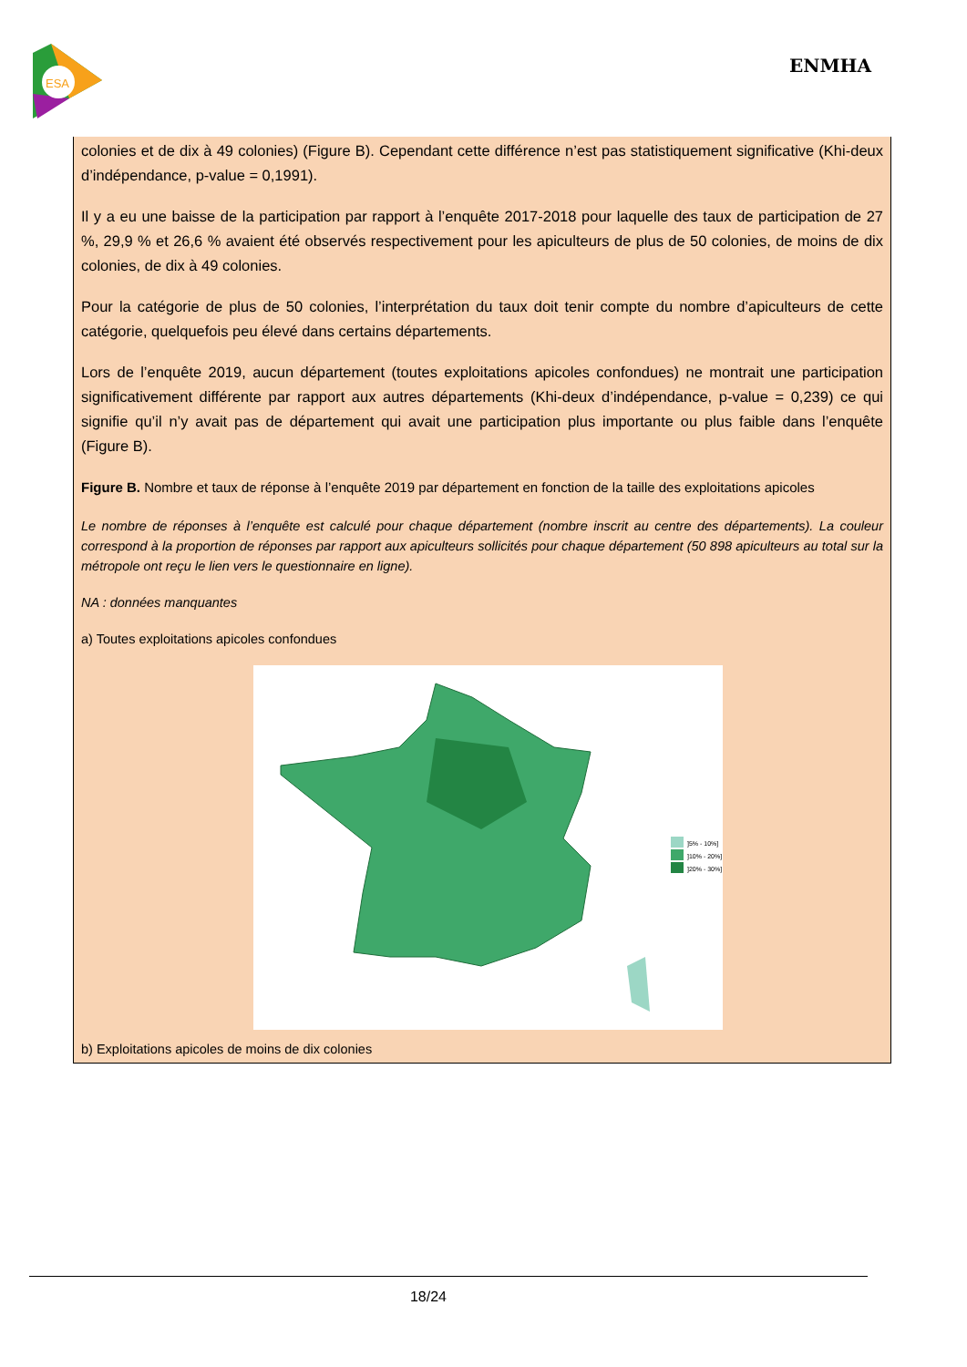ESA
ENMHA
colonies et de dix à 49 colonies) (Figure B). Cependant cette différence n’est pas statistiquement significative (Khi-deux d’indépendance, p-value = 0,1991).
Il y a eu une baisse de la participation par rapport à l’enquête 2017-2018 pour laquelle des taux de participation de 27 %, 29,9 % et 26,6 % avaient été observés respectivement pour les apiculteurs de plus de 50 colonies, de moins de dix colonies, de dix à 49 colonies.
Pour la catégorie de plus de 50 colonies, l’interprétation du taux doit tenir compte du nombre d’apiculteurs de cette catégorie, quelquefois peu élevé dans certains départements.
Lors de l’enquête 2019, aucun département (toutes exploitations apicoles confondues) ne montrait une participation significativement différente par rapport aux autres départements (Khi-deux d’indépendance, p-value = 0,239) ce qui signifie qu’il n’y avait pas de département qui avait une participation plus importante ou plus faible dans l’enquête (Figure B).
Figure B. Nombre et taux de réponse à l’enquête 2019 par département en fonction de la taille des exploitations apicoles
Le nombre de réponses à l’enquête est calculé pour chaque département (nombre inscrit au centre des départements). La couleur correspond à la proportion de réponses par rapport aux apiculteurs sollicités pour chaque département (50 898 apiculteurs au total sur la métropole ont reçu le lien vers le questionnaire en ligne).
NA : données manquantes
a) Toutes exploitations apicoles confondues
]5% - 10%]
]10% - 20%]
]20% - 30%]
b) Exploitations apicoles de moins de dix colonies
18/24